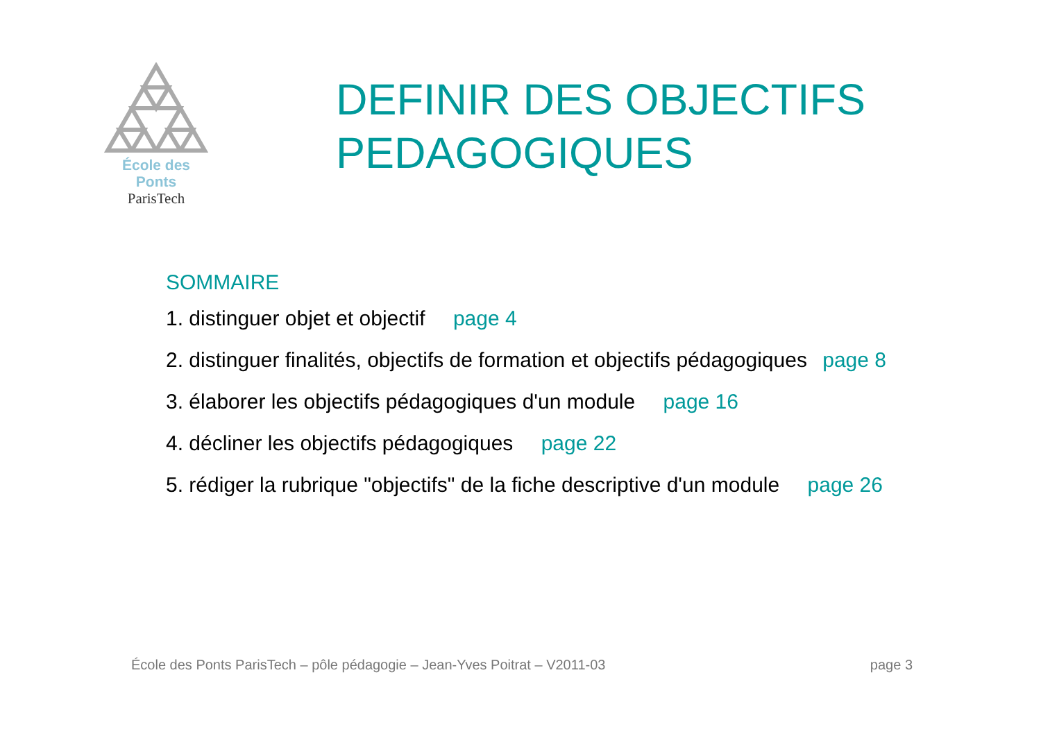École des Ponts
ParisTech
DEFINIR DES OBJECTIFS
PEDAGOGIQUES
SOMMAIRE
1. distinguer objet et objectif page 4
2. distinguer finalités, objectifs de formation et objectifs pédagogiques page 8
3. élaborer les objectifs pédagogiques d'un module page 16
4. décliner les objectifs pédagogiques page 22
5. rédiger la rubrique "objectifs" de la fiche descriptive d'un module page 26
École des Ponts ParisTech – pôle pédagogie – Jean-Yves Poitrat – V2011-03
page 3